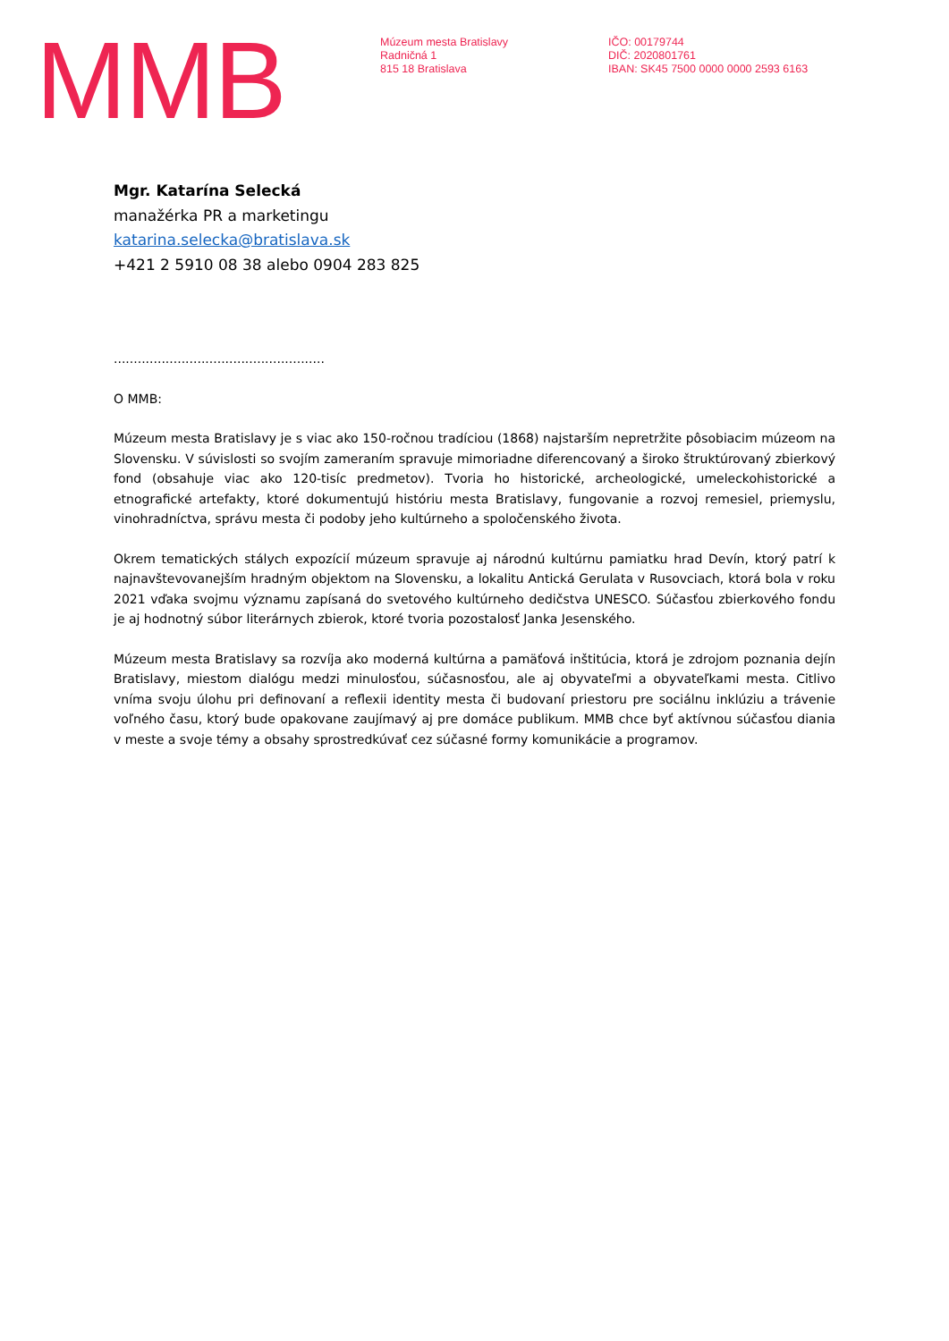MMB
Múzeum mesta Bratislavy
Radničná 1
815 18 Bratislava
IČO: 00179744
DIČ: 2020801761
IBAN: SK45 7500 0000 0000 2593 6163
Mgr. Katarína Selecká
manažérka PR a marketingu
katarina.selecka@bratislava.sk
+421 2 5910 08 38 alebo 0904 283 825
.....................................................
O MMB:
Múzeum mesta Bratislavy je s viac ako 150-ročnou tradíciou (1868) najstarším nepretržite pôsobiacim múzeom na Slovensku. V súvislosti so svojím zameraním spravuje mimoriadne diferencovaný a široko štruktúrovaný zbierkový fond (obsahuje viac ako 120-tisíc predmetov). Tvoria ho historické, archeologické, umeleckohistorické a etnografické artefakty, ktoré dokumentujú históriu mesta Bratislavy, fungovanie a rozvoj remesiel, priemyslu, vinohradníctva, správu mesta či podoby jeho kultúrneho a spoločenského života.
Okrem tematických stálych expozícií múzeum spravuje aj národnú kultúrnu pamiatku hrad Devín, ktorý patrí k najnavštevovanejším hradným objektom na Slovensku, a lokalitu Antická Gerulata v Rusovciach, ktorá bola v roku 2021 vďaka svojmu významu zapísaná do svetového kultúrneho dedičstva UNESCO. Súčasťou zbierkového fondu je aj hodnotný súbor literárnych zbierok, ktoré tvoria pozostalosť Janka Jesenského.
Múzeum mesta Bratislavy sa rozvíja ako moderná kultúrna a pamäťová inštitúcia, ktorá je zdrojom poznania dejín Bratislavy, miestom dialógu medzi minulosťou, súčasnosťou, ale aj obyvateľmi a obyvateľkami mesta. Citlivo vníma svoju úlohu pri definovaní a reflexii identity mesta či budovaní priestoru pre sociálnu inklúziu a trávenie voľného času, ktorý bude opakovane zaujímavý aj pre domáce publikum. MMB chce byť aktívnou súčasťou diania v meste a svoje témy a obsahy sprostredkúvať cez súčasné formy komunikácie a programov.